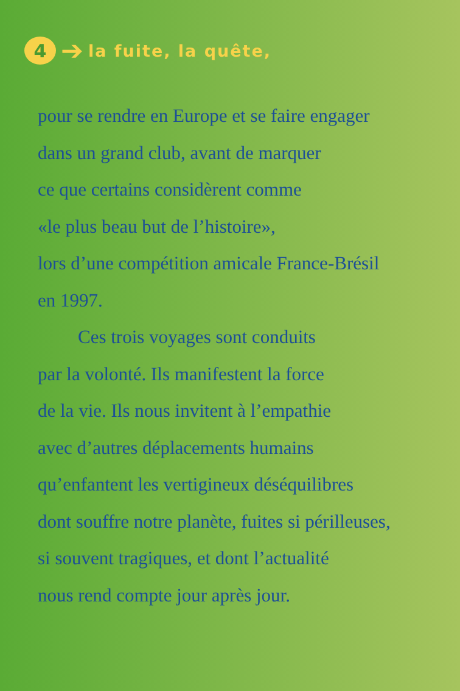4 ➔ la fuite, la quête,
pour se rendre en Europe et se faire engager
dans un grand club, avant de marquer
ce que certains considèrent comme
«le plus beau but de l’histoire»,
lors d’une compétition amicale France-Brésil
en 1997.
Ces trois voyages sont conduits
par la volonté. Ils manifestent la force
de la vie. Ils nous invitent à l’empathie
avec d’autres déplacements humains
qu’enfantent les vertigineux déséquilibres
dont souffre notre planète, fuites si périlleuses,
si souvent tragiques, et dont l’actualité
nous rend compte jour après jour.